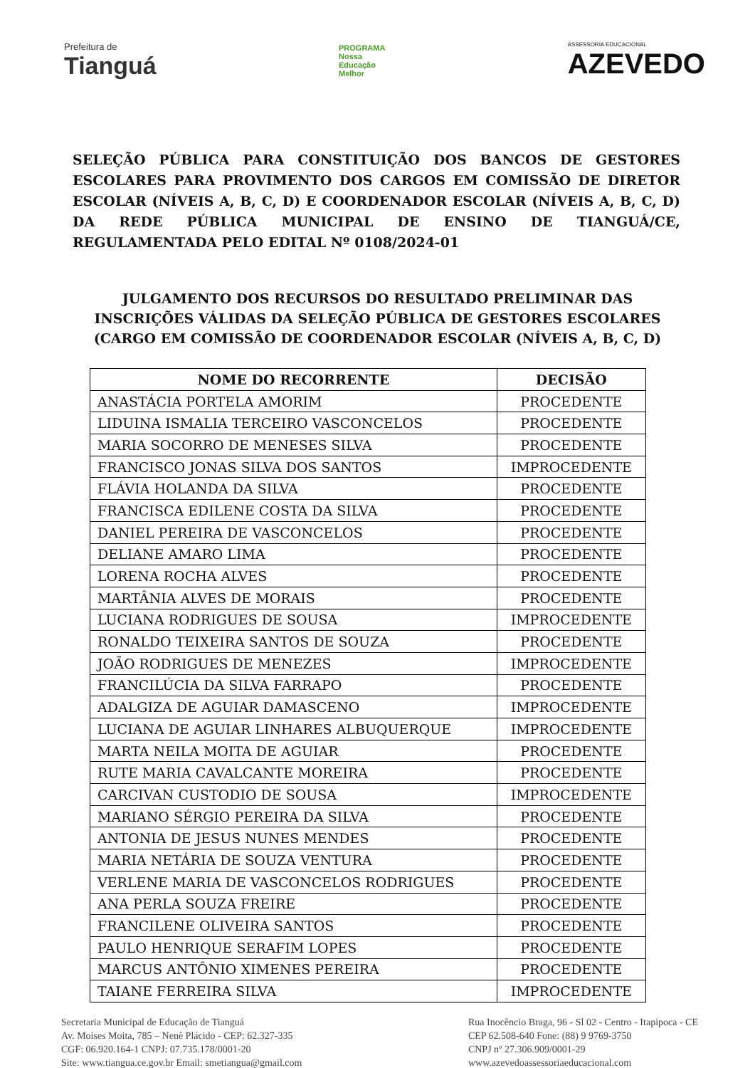Prefeitura de
Tianguá
PROGRAMA
Nossa
Educação
Melhor
ASSESSORIA EDUCACIONAL
AZEVEDO
SELEÇÃO PÚBLICA PARA CONSTITUIÇÃO DOS BANCOS DE GESTORES ESCOLARES PARA PROVIMENTO DOS CARGOS EM COMISSÃO DE DIRETOR ESCOLAR (NÍVEIS A, B, C, D) E COORDENADOR ESCOLAR (NÍVEIS A, B, C, D) DA REDE PÚBLICA MUNICIPAL DE ENSINO DE TIANGUÁ/CE, REGULAMENTADA PELO EDITAL Nº 0108/2024-01
JULGAMENTO DOS RECURSOS DO RESULTADO PRELIMINAR DAS
INSCRIÇÕES VÁLIDAS DA SELEÇÃO PÚBLICA DE GESTORES ESCOLARES
(CARGO EM COMISSÃO DE COORDENADOR ESCOLAR (NÍVEIS A, B, C, D)
| NOME DO RECORRENTE | DECISÃO |
| --- | --- |
| ANASTÁCIA PORTELA AMORIM | PROCEDENTE |
| LIDUINA ISMALIA TERCEIRO VASCONCELOS | PROCEDENTE |
| MARIA SOCORRO DE MENESES SILVA | PROCEDENTE |
| FRANCISCO JONAS SILVA DOS SANTOS | IMPROCEDENTE |
| FLÁVIA HOLANDA DA SILVA | PROCEDENTE |
| FRANCISCA EDILENE COSTA DA SILVA | PROCEDENTE |
| DANIEL PEREIRA DE VASCONCELOS | PROCEDENTE |
| DELIANE AMARO LIMA | PROCEDENTE |
| LORENA ROCHA ALVES | PROCEDENTE |
| MARTÂNIA ALVES DE MORAIS | PROCEDENTE |
| LUCIANA RODRIGUES DE SOUSA | IMPROCEDENTE |
| RONALDO TEIXEIRA SANTOS DE SOUZA | PROCEDENTE |
| JOÃO RODRIGUES DE MENEZES | IMPROCEDENTE |
| FRANCILÚCIA DA SILVA FARRAPO | PROCEDENTE |
| ADALGIZA DE AGUIAR DAMASCENO | IMPROCEDENTE |
| LUCIANA DE AGUIAR LINHARES ALBUQUERQUE | IMPROCEDENTE |
| MARTA NEILA MOITA DE AGUIAR | PROCEDENTE |
| RUTE MARIA CAVALCANTE MOREIRA | PROCEDENTE |
| CARCIVAN CUSTODIO DE SOUSA | IMPROCEDENTE |
| MARIANO SÉRGIO PEREIRA DA SILVA | PROCEDENTE |
| ANTONIA DE JESUS NUNES MENDES | PROCEDENTE |
| MARIA NETÁRIA DE SOUZA VENTURA | PROCEDENTE |
| VERLENE MARIA DE VASCONCELOS RODRIGUES | PROCEDENTE |
| ANA PERLA SOUZA FREIRE | PROCEDENTE |
| FRANCILENE OLIVEIRA SANTOS | PROCEDENTE |
| PAULO HENRIQUE SERAFIM LOPES | PROCEDENTE |
| MARCUS ANTÔNIO XIMENES PEREIRA | PROCEDENTE |
| TAIANE FERREIRA SILVA | IMPROCEDENTE |
Secretaria Municipal de Educação de Tianguá
Av. Moises Moita, 785 – Nenê Plácido - CEP: 62.327-335
CGF: 06.920.164-1 CNPJ: 07.735.178/0001-20
Site: www.tiangua.ce.gov.br Email: smetiangua@gmail.com
Rua Inocêncio Braga, 96 - Sl 02 - Centro - Itapipoca - CE
CEP 62.508-640 Fone: (88) 9 9769-3750
CNPJ nº 27.306.909/0001-29
www.azevedoassessoriaeducacional.com